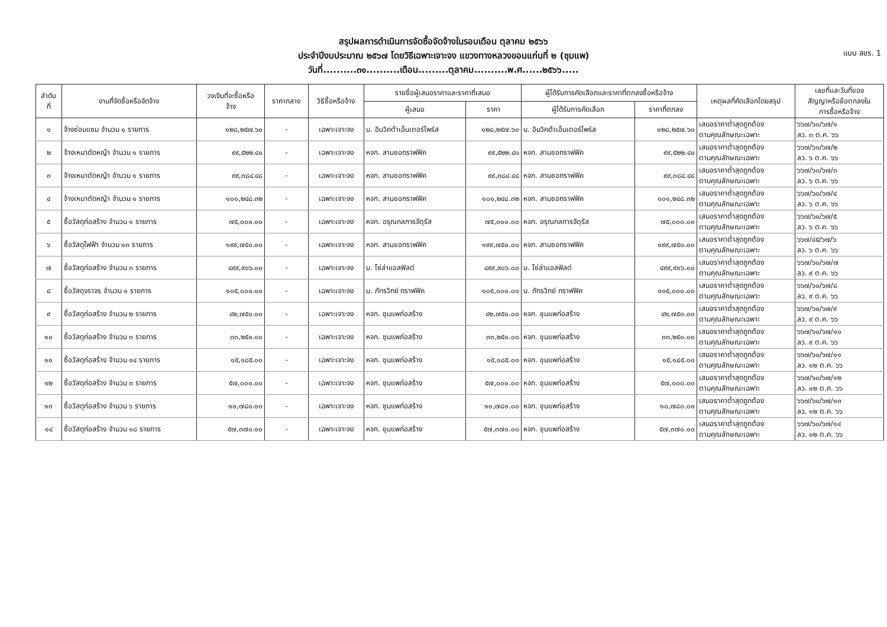แบบ สขร. 1
สรุปผลการดำเนินการจัดซื้อจัดจ้างในรอบเดือน ตุลาคม ๒๕๖๖
ประจำปีงบประมาณ ๒๕๖๗ โดยวิธีเฉพาะเจาะจง แขวงทางหลวงขอนแก่นที่ ๒ (ชุมแพ)
วันที่..........๓๑..........เดือน.........ตุลาคม..........พ.ศ......๒๕๖๖.....
| ลำดับ ที่ | งานที่จัดซื้อหรือจัดจ้าง | วงเงินที่จะซื้อหรือ จ้าง | ราคากลาง | วิธีซื้อหรือจ้าง | รายชื่อผู้เสนอราคาและราคาที่เสนอ | | ผู้ได้รับการคัดเลือกและราคาที่ตกลงซื้อหรือจ้าง | | เหตุผลที่คัดเลือกโดยสรุป | เลขที่และวันที่ของ สัญญาหรือข้อตกลงใน การซื้อหรือจ้าง |
| --- | --- | --- | --- | --- | --- | --- | --- | --- | --- | --- |
| | | | | | ผู้เสนอ | ราคา | ผู้ได้รับการคัดเลือก | ราคาที่ตกลง | | |
| ๑ | จ้างซ่อมแซม จำนวน ๑ รายการ | ๑๒๘,๒๕๗.๖๐ | - | เฉพาะเจาะจง | บ. อินวิคต้าเอ็นเตอร์ไพร์ส | ๑๒๘,๒๕๗.๖๐ | บ. อินวิคต้าเอ็นเตอร์ไพร์ส | ๑๒๘,๒๕๗.๖๐ | เสนอราคาต่ำสุดถูกต้อง ตามคุณลักษณะเฉพาะ | ๖๖๗/๖๐/๖๗/๑ ลว. ๓ ต.ค. ๖๖ |
| ๒ | จ้างเหมาตัดหญ้า จำนวน ๑ รายการ | ๙๙,๕๒๒.๔๐ | - | เฉพาะเจาะจง | หจก. สามชอทราฟฟิค | ๙๙,๕๒๒.๔๐ | หจก. สามชอทราฟฟิค | ๙๙,๕๒๒.๔๐ | เสนอราคาต่ำสุดถูกต้อง ตามคุณลักษณะเฉพาะ | ๖๖๗/๖๐/๖๗/๒ ลว. ๖ ต.ค. ๖๖ |
| ๓ | จ้างเหมาตัดหญ้า จำนวน ๑ รายการ | ๙๙,๓๘๔.๔๘ | - | เฉพาะเจาะจง | หจก. สามชอทราฟฟิค | ๙๙,๓๘๔.๔๘ | หจก. สามชอทราฟฟิค | ๙๙,๓๘๔.๔๘ | เสนอราคาต่ำสุดถูกต้อง ตามคุณลักษณะเฉพาะ | ๖๖๗/๖๐/๖๗/๓ ลว. ๖ ต.ค. ๖๖ |
| ๔ | จ้างเหมาตัดหญ้า จำนวน ๑ รายการ | ๑๐๑,๒๔๘.๓๒ | - | เฉพาะเจาะจง | หจก. สามชอทราฟฟิค | ๑๐๑,๒๔๘.๓๒ | หจก. สามชอทราฟฟิค | ๑๐๑,๒๔๘.๓๒ | เสนอราคาต่ำสุดถูกต้อง ตามคุณลักษณะเฉพาะ | ๖๖๗/๖๐/๖๗/๔ ลว. ๖ ต.ค. ๖๖ |
| ๕ | ซื้อวัสดุก่อสร้าง จำนวน ๑ รายการ | ๗๕,๐๐๐.๐๐ | - | เฉพาะเจาะจง | หจก. อรุณกลการจัตุรัส | ๗๕,๐๐๐.๐๐ | หจก. อรุณกลการจัตุรัส | ๗๕,๐๐๐.๐๐ | เสนอราคาต่ำสุดถูกต้อง ตามคุณลักษณะเฉพาะ | ๖๖๗/๖๐/๖๗/๕ ลว. ๖ ต.ค. ๖๖ |
| ๖ | ซื้อวัสดุไฟฟ้า จำนวน ๑๓ รายการ | ๑๙๙,๗๕๐.๐๐ | - | เฉพาะเจาะจง | หจก. สามชอทราฟฟิค | ๑๙๙,๗๕๐.๐๐ | หจก. สามชอทราฟฟิค | ๑๙๙,๗๕๐.๐๐ | เสนอราคาต่ำสุดถูกต้อง ตามคุณลักษณะเฉพาะ | ๖๖๗/๔๕/๖๗/๖ ลว. ๖ ต.ค. ๖๖ |
| ๗ | ซื้อวัสดุก่อสร้าง จำนวน ๓ รายการ | ๔๙๙,๙๐๖.๐๐ | - | เฉพาะเจาะจง | บ. โซ่ล่าแอสฟัลต์ | ๔๙๙,๙๐๖.๐๐ | บ. โซ่ล่าแอสฟัลต์ | ๔๙๙,๙๐๖.๐๐ | เสนอราคาต่ำสุดถูกต้อง ตามคุณลักษณะเฉพาะ | ๖๖๗/๖๐/๖๗/๗ ลว. ๙ ต.ค. ๖๖ |
| ๘ | ซื้อวัสดุจราจร จำนวน ๑ รายการ | ๑๐๕,๐๐๐.๐๐ | - | เฉพาะเจาะจง | บ. ภัทรวิทย์ ทราฟฟิค | ๑๐๕,๐๐๐.๐๐ | บ. ภัทรวิทย์ ทราฟฟิค | ๑๐๕,๐๐๐.๐๐ | เสนอราคาต่ำสุดถูกต้อง ตามคุณลักษณะเฉพาะ | ๖๖๗/๖๐/๖๗/๘ ลว. ๙ ต.ค. ๖๖ |
| ๙ | ซื้อวัสดุก่อสร้าง จำนวน ๒ รายการ | ๔๒,๗๕๐.๐๐ | - | เฉพาะเจาะจง | หจก. ชุมแพก่อสร้าง | ๔๒,๗๕๐.๐๐ | หจก. ชุมแพก่อสร้าง | ๔๒,๗๕๐.๐๐ | เสนอราคาต่ำสุดถูกต้อง ตามคุณลักษณะเฉพาะ | ๖๖๗/๖๐/๖๗/๙ ลว. ๙ ต.ค. ๖๖ |
| ๑๐ | ซื้อวัสดุก่อสร้าง จำนวน ๓ รายการ | ๓๓,๒๕๐.๐๐ | - | เฉพาะเจาะจง | หจก. ชุมแพก่อสร้าง | ๓๓,๒๕๐.๐๐ | หจก. ชุมแพก่อสร้าง | ๓๓,๒๕๐.๐๐ | เสนอราคาต่ำสุดถูกต้อง ตามคุณลักษณะเฉพาะ | ๖๖๗/๖๐/๖๗/๑๐ ลว. ๙ ต.ค. ๖๖ |
| ๑๑ | ซื้อวัสดุก่อสร้าง จำนวน ๑๔ รายการ | ๑๕,๑๘๕.๐๐ | - | เฉพาะเจาะจง | หจก. ชุมแพก่อสร้าง | ๑๕,๑๘๕.๐๐ | หจก. ชุมแพก่อสร้าง | ๑๕,๑๘๕.๐๐ | เสนอราคาต่ำสุดถูกต้อง ตามคุณลักษณะเฉพาะ | ๖๖๗/๖๐/๖๗/๑๑ ลว. ๑๒ ต.ค. ๖๖ |
| ๑๒ | ซื้อวัสดุก่อสร้าง จำนวน ๓ รายการ | ๕๗,๐๐๐.๐๐ | - | เฉพาะเจาะจง | หจก. ชุมแพก่อสร้าง | ๕๗,๐๐๐.๐๐ | หจก. ชุมแพก่อสร้าง | ๕๗,๐๐๐.๐๐ | เสนอราคาต่ำสุดถูกต้อง ตามคุณลักษณะเฉพาะ | ๖๖๗/๖๐/๖๗/๑๒ ลว. ๑๒ ต.ค. ๖๖ |
| ๑๓ | ซื้อวัสดุก่อสร้าง จำนวน ๖ รายการ | ๑๐,๗๘๐.๐๐ | - | เฉพาะเจาะจง | หจก. ชุมแพก่อสร้าง | ๑๐,๗๘๐.๐๐ | หจก. ชุมแพก่อสร้าง | ๑๐,๗๘๐.๐๐ | เสนอราคาต่ำสุดถูกต้อง ตามคุณลักษณะเฉพาะ | ๖๖๗/๖๐/๖๗/๑๓ ลว. ๑๒ ต.ค. ๖๖ |
| ๑๔ | ซื้อวัสดุก่อสร้าง จำนวน ๑๘ รายการ | ๕๗,๓๗๐.๐๐ | - | เฉพาะเจาะจง | หจก. ชุมแพก่อสร้าง | ๕๗,๓๗๐.๐๐ | หจก. ชุมแพก่อสร้าง | ๕๗,๓๗๐.๐๐ | เสนอราคาต่ำสุดถูกต้อง ตามคุณลักษณะเฉพาะ | ๖๖๗/๖๐/๖๗/๑๔ ลว. ๑๒ ต.ค. ๖๖ |